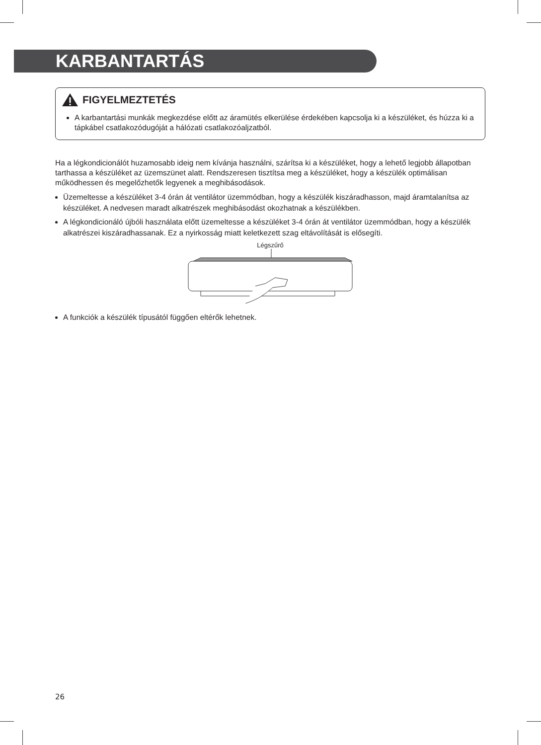KARBANTARTÁS
FIGYELMEZTETÉS
A karbantartási munkák megkezdése előtt az áramütés elkerülése érdekében kapcsolja ki a készüléket, és húzza ki a tápkábel csatlakozódugóját a hálózati csatlakozóaljzatból.
Ha a légkondicionálót huzamosabb ideig nem kívánja használni, szárítsa ki a készüléket, hogy a lehető legjobb állapotban tarthassa a készüléket az üzemszünet alatt. Rendszeresen tisztítsa meg a készüléket, hogy a készülék optimálisan működhessen és megelőzhetők legyenek a meghibásodások.
Üzemeltesse a készüléket 3-4 órán át ventilátor üzemmódban, hogy a készülék kiszáradhasson, majd áramtalanítsa az készüléket. A nedvesen maradt alkatrészek meghibásodást okozhatnak a készülékben.
A légkondicionáló újbóli használata előtt üzemeltesse a készüléket 3-4 órán át ventilátor üzemmódban, hogy a készülék alkatrészei kiszáradhassanak. Ez a nyirkosság miatt keletkezett szag eltávolítását is elősegíti.
Légszűrő
A funkciók a készülék típusától függően eltérők lehetnek.
26